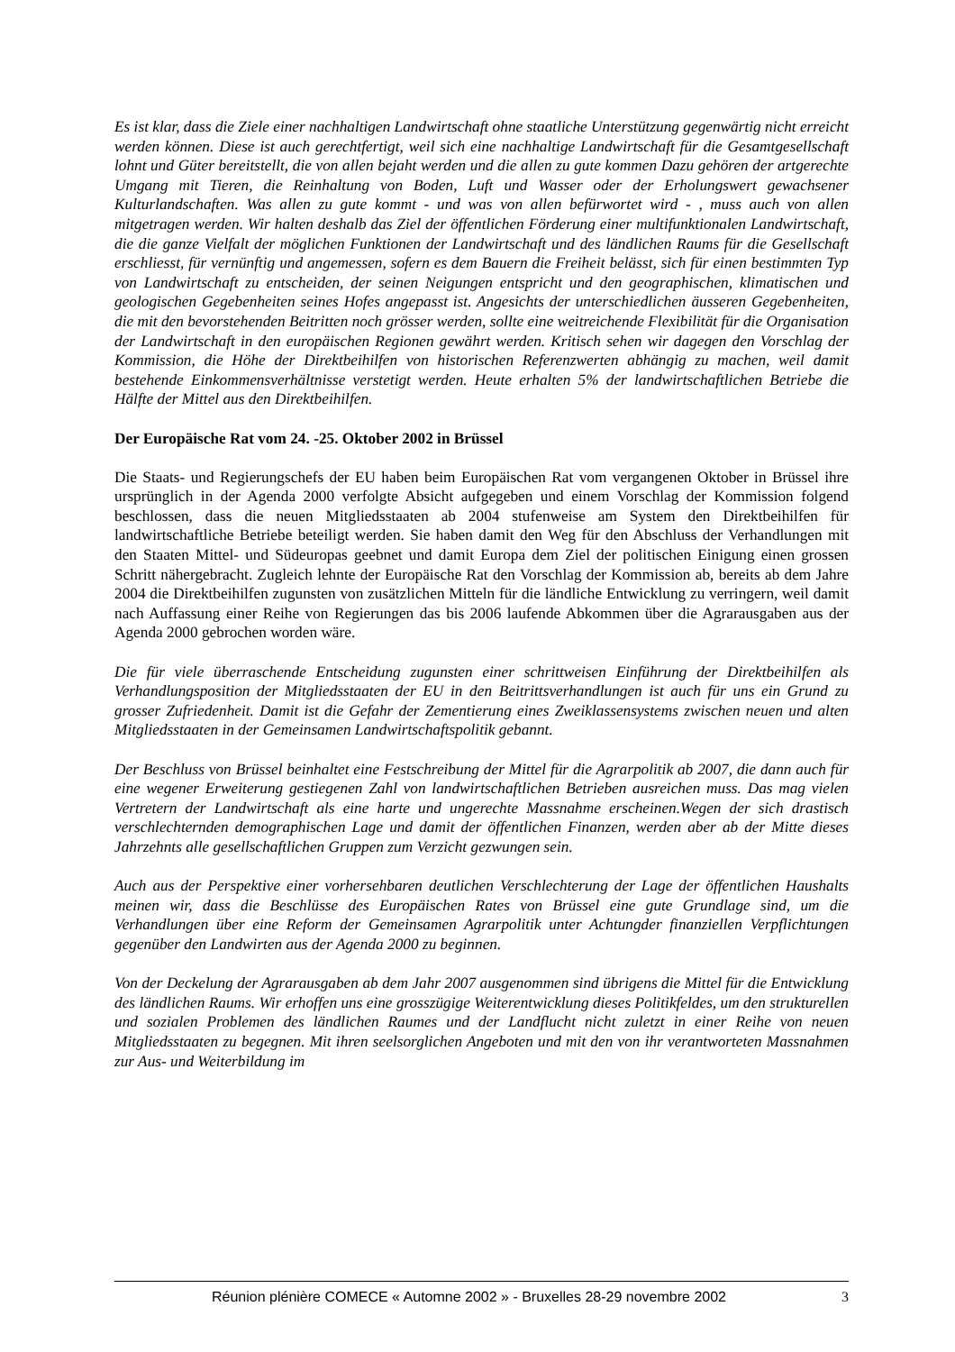Es ist klar, dass die Ziele einer nachhaltigen Landwirtschaft ohne staatliche Unterstützung gegenwärtig nicht erreicht werden können. Diese ist auch gerechtfertigt, weil sich eine nachhaltige Landwirtschaft für die Gesamtgesellschaft lohnt und Güter bereitstellt, die von allen bejaht werden und die allen zu gute kommen Dazu gehören der artgerechte Umgang mit Tieren, die Reinhaltung von Boden, Luft und Wasser oder der Erholungswert gewachsener Kulturlandschaften. Was allen zu gute kommt - und was von allen befürwortet wird - , muss auch von allen mitgetragen werden. Wir halten deshalb das Ziel der öffentlichen Förderung einer multifunktionalen Landwirtschaft, die die ganze Vielfalt der möglichen Funktionen der Landwirtschaft und des ländlichen Raums für die Gesellschaft erschliesst, für vernünftig und angemessen, sofern es dem Bauern die Freiheit belässt, sich für einen bestimmten Typ von Landwirtschaft zu entscheiden, der seinen Neigungen entspricht und den geographischen, klimatischen und geologischen Gegebenheiten seines Hofes angepasst ist. Angesichts der unterschiedlichen äusseren Gegebenheiten, die mit den bevorstehenden Beitritten noch grösser werden, sollte eine weitreichende Flexibilität für die Organisation der Landwirtschaft in den europäischen Regionen gewährt werden. Kritisch sehen wir dagegen den Vorschlag der Kommission, die Höhe der Direktbeihilfen von historischen Referenzwerten abhängig zu machen, weil damit bestehende Einkommensverhältnisse verstetigt werden. Heute erhalten 5% der landwirtschaftlichen Betriebe die Hälfte der Mittel aus den Direktbeihilfen.
Der Europäische Rat vom 24. -25. Oktober 2002 in Brüssel
Die Staats- und Regierungschefs der EU haben beim Europäischen Rat vom vergangenen Oktober in Brüssel ihre ursprünglich in der Agenda 2000 verfolgte Absicht aufgegeben und einem Vorschlag der Kommission folgend beschlossen, dass die neuen Mitgliedsstaaten ab 2004 stufenweise am System den Direktbeihilfen für landwirtschaftliche Betriebe beteiligt werden. Sie haben damit den Weg für den Abschluss der Verhandlungen mit den Staaten Mittel- und Südeuropas geebnet und damit Europa dem Ziel der politischen Einigung einen grossen Schritt nähergebracht. Zugleich lehnte der Europäische Rat den Vorschlag der Kommission ab, bereits ab dem Jahre 2004 die Direktbeihilfen zugunsten von zusätzlichen Mitteln für die ländliche Entwicklung zu verringern, weil damit nach Auffassung einer Reihe von Regierungen das bis 2006 laufende Abkommen über die Agrarausgaben aus der Agenda 2000 gebrochen worden wäre.
Die für viele überraschende Entscheidung zugunsten einer schrittweisen Einführung der Direktbeihilfen als Verhandlungsposition der Mitgliedsstaaten der EU in den Beitrittsverhandlungen ist auch für uns ein Grund zu grosser Zufriedenheit. Damit ist die Gefahr der Zementierung eines Zweiklassensystems zwischen neuen und alten Mitgliedsstaaten in der Gemeinsamen Landwirtschaftspolitik gebannt.
Der Beschluss von Brüssel beinhaltet eine Festschreibung der Mittel für die Agrarpolitik ab 2007, die dann auch für eine wegener Erweiterung gestiegenen Zahl von landwirtschaftlichen Betrieben ausreichen muss. Das mag vielen Vertretern der Landwirtschaft als eine harte und ungerechte Massnahme erscheinen.Wegen der sich drastisch verschlechternden demographischen Lage und damit der öffentlichen Finanzen, werden aber ab der Mitte dieses Jahrzehnts alle gesellschaftlichen Gruppen zum Verzicht gezwungen sein.
Auch aus der Perspektive einer vorhersehbaren deutlichen Verschlechterung der Lage der öffentlichen Haushalts meinen wir, dass die Beschlüsse des Europäischen Rates von Brüssel eine gute Grundlage sind, um die Verhandlungen über eine Reform der Gemeinsamen Agrarpolitik unter Achtungder finanziellen Verpflichtungen gegenüber den Landwirten aus der Agenda 2000 zu beginnen.
Von der Deckelung der Agrarausgaben ab dem Jahr 2007 ausgenommen sind übrigens die Mittel für die Entwicklung des ländlichen Raums. Wir erhoffen uns eine grosszügige Weiterentwicklung dieses Politikfeldes, um den strukturellen und sozialen Problemen des ländlichen Raumes und der Landflucht nicht zuletzt in einer Reihe von neuen Mitgliedsstaaten zu begegnen. Mit ihren seelsorglichen Angeboten und mit den von ihr verantworteten Massnahmen zur Aus- und Weiterbildung im
Réunion plénière COMECE « Automne 2002 » - Bruxelles 28-29 novembre 2002 3